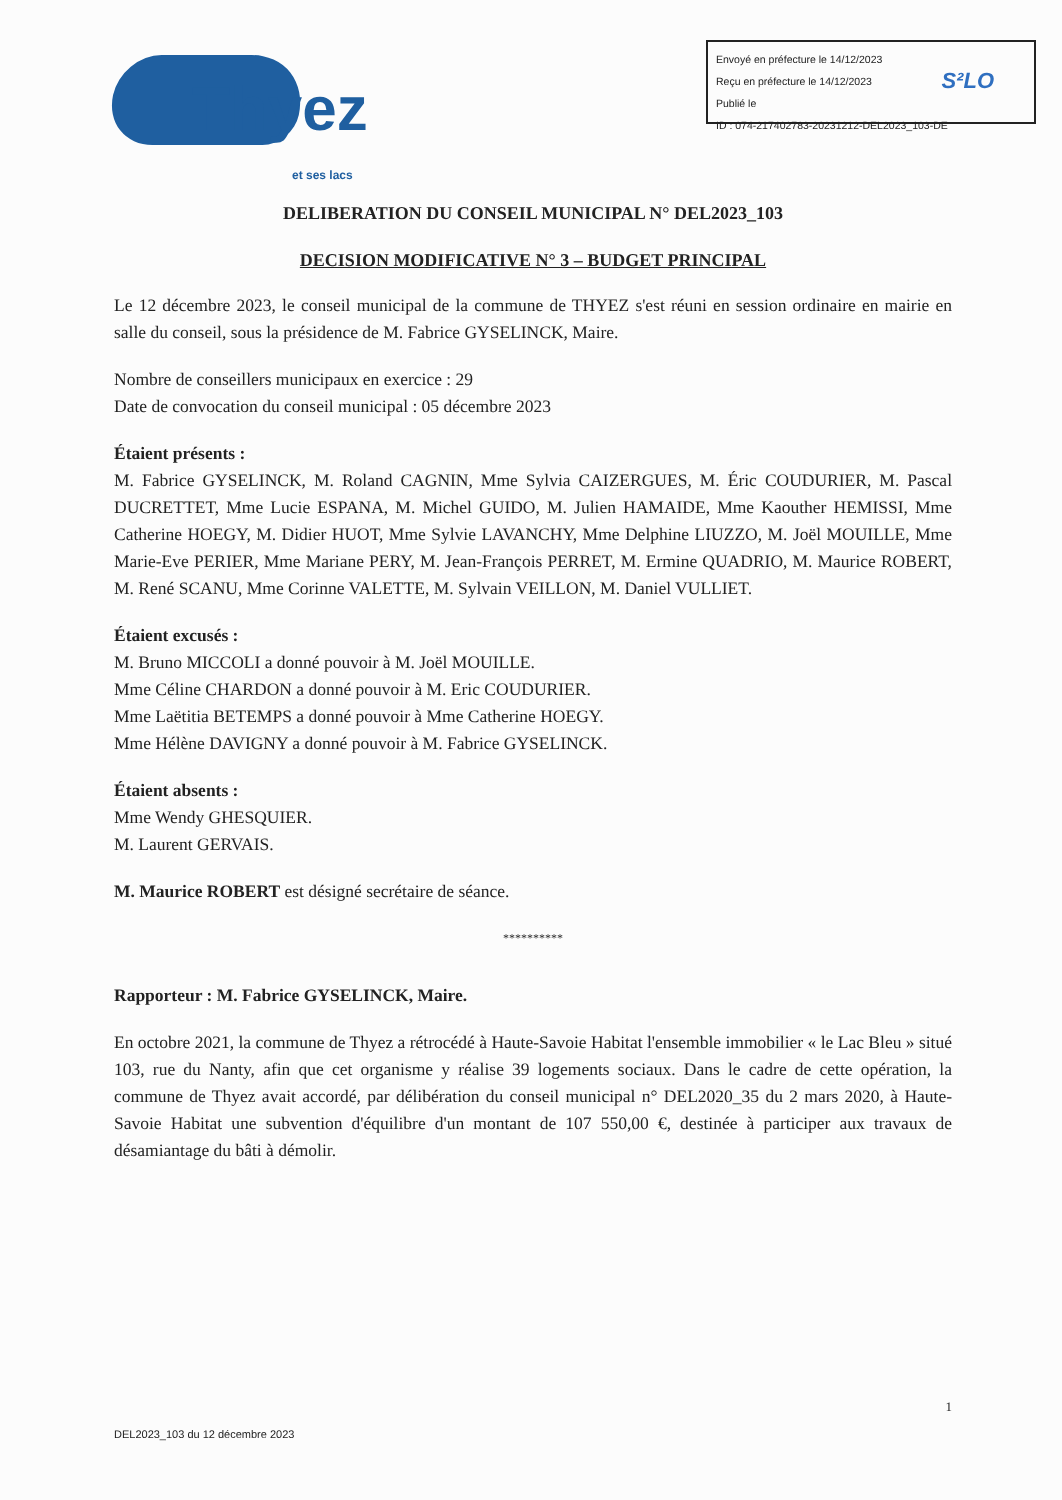Thyez et ses lacs
Envoyé en préfecture le 14/12/2023
Reçu en préfecture le 14/12/2023
Publié le
ID : 074-217402783-20231212-DEL2023_103-DE
S²LO
DELIBERATION DU CONSEIL MUNICIPAL N° DEL2023_103
DECISION MODIFICATIVE N° 3 – BUDGET PRINCIPAL
Le 12 décembre 2023, le conseil municipal de la commune de THYEZ s'est réuni en session ordinaire en mairie en salle du conseil, sous la présidence de M. Fabrice GYSELINCK, Maire.
Nombre de conseillers municipaux en exercice : 29
Date de convocation du conseil municipal : 05 décembre 2023
Étaient présents :
M. Fabrice GYSELINCK, M. Roland CAGNIN, Mme Sylvia CAIZERGUES, M. Éric COUDURIER, M. Pascal DUCRETTET, Mme Lucie ESPANA, M. Michel GUIDO, M. Julien HAMAIDE, Mme Kaouther HEMISSI, Mme Catherine HOEGY, M. Didier HUOT, Mme Sylvie LAVANCHY, Mme Delphine LIUZZO, M. Joël MOUILLE, Mme Marie-Eve PERIER, Mme Mariane PERY, M. Jean-François PERRET, M. Ermine QUADRIO, M. Maurice ROBERT, M. René SCANU, Mme Corinne VALETTE, M. Sylvain VEILLON, M. Daniel VULLIET.
Étaient excusés :
M. Bruno MICCOLI a donné pouvoir à M. Joël MOUILLE.
Mme Céline CHARDON a donné pouvoir à M. Eric COUDURIER.
Mme Laëtitia BETEMPS a donné pouvoir à Mme Catherine HOEGY.
Mme Hélène DAVIGNY a donné pouvoir à M. Fabrice GYSELINCK.
Étaient absents :
Mme Wendy GHESQUIER.
M. Laurent GERVAIS.
M. Maurice ROBERT est désigné secrétaire de séance.
**********
Rapporteur : M. Fabrice GYSELINCK, Maire.
En octobre 2021, la commune de Thyez a rétrocédé à Haute-Savoie Habitat l'ensemble immobilier « le Lac Bleu » situé 103, rue du Nanty, afin que cet organisme y réalise 39 logements sociaux. Dans le cadre de cette opération, la commune de Thyez avait accordé, par délibération du conseil municipal n° DEL2020_35 du 2 mars 2020, à Haute-Savoie Habitat une subvention d'équilibre d'un montant de 107 550,00 €, destinée à participer aux travaux de désamiantage du bâti à démolir.
1
DEL2023_103 du 12 décembre 2023